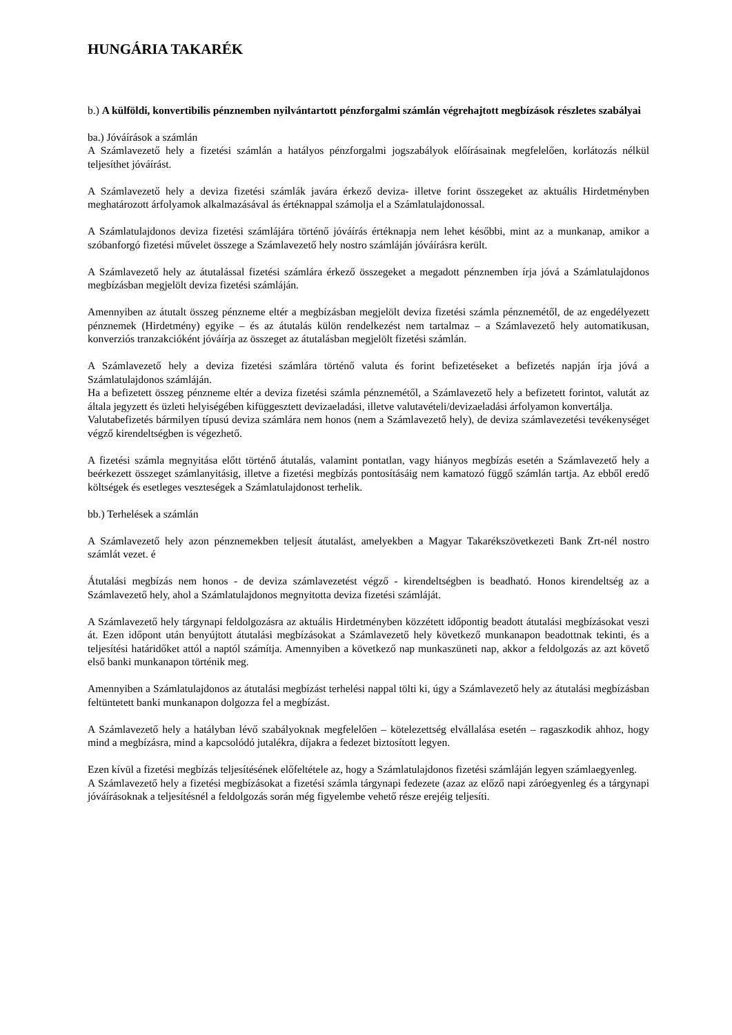HUNGÁRIA TAKARÉK
b.) A külföldi, konvertibilis pénznemben nyilvántartott pénzforgalmi számlán végrehajtott megbízások részletes szabályai
ba.) Jóváírások a számlán
A Számlavezető hely a fizetési számlán a hatályos pénzforgalmi jogszabályok előírásainak megfelelően, korlátozás nélkül teljesíthet jóváírást.
A Számlavezető hely a deviza fizetési számlák javára érkező deviza- illetve forint összegeket az aktuális Hirdetményben meghatározott árfolyamok alkalmazásával ás értéknappal számolja el a Számlatulajdonossal.
A Számlatulajdonos deviza fizetési számlájára történő jóváírás értéknapja nem lehet későbbi, mint az a munkanap, amikor a szóbanforgó fizetési művelet összege a Számlavezető hely nostro számláján jóváírásra került.
A Számlavezető hely az átutalással fizetési számlára érkező összegeket a megadott pénznemben írja jóvá a Számlatulajdonos megbízásban megjelölt deviza fizetési számláján.
Amennyiben az átutalt összeg pénzneme eltér a megbízásban megjelölt deviza fizetési számla pénznemétől, de az engedélyezett pénznemek (Hirdetmény) egyike – és az átutalás külön rendelkezést nem tartalmaz – a Számlavezető hely automatikusan, konverziós tranzakcióként jóváírja az összeget az átutalásban megjelölt fizetési számlán.
A Számlavezető hely a deviza fizetési számlára történő valuta és forint befizetéseket a befizetés napján írja jóvá a Számlatulajdonos számláján.
Ha a befizetett összeg pénzneme eltér a deviza fizetési számla pénznemétől, a Számlavezető hely a befizetett forintot, valutát az általa jegyzett és üzleti helyiségében kifüggesztett devizaeladási, illetve valutavételi/devizaeladási árfolyamon konvertálja.
Valutabefizetés bármilyen típusú deviza számlára nem honos (nem a Számlavezető hely), de deviza számlavezetési tevékenységet végző kirendeltségben is végezhető.
A fizetési számla megnyitása előtt történő átutalás, valamint pontatlan, vagy hiányos megbízás esetén a Számlavezető hely a beérkezett összeget számlanyitásig, illetve a fizetési megbízás pontosításáig nem kamatozó függő számlán tartja. Az ebből eredő költségek és esetleges veszteségek a Számlatulajdonost terhelik.
bb.) Terhelések a számlán
A Számlavezető hely azon pénznemekben teljesít átutalást, amelyekben a Magyar Takarékszövetkezeti Bank Zrt-nél nostro számlát vezet. é
Átutalási megbízás nem honos - de deviza számlavezetést végző - kirendeltségben is beadható. Honos kirendeltség az a Számlavezető hely, ahol a Számlatulajdonos megnyitotta deviza fizetési számláját.
A Számlavezető hely tárgynapi feldolgozásra az aktuális Hirdetményben közzétett időpontig beadott átutalási megbízásokat veszi át. Ezen időpont után benyújtott átutalási megbízásokat a Számlavezető hely következő munkanapon beadottnak tekinti, és a teljesítési határidőket attól a naptól számítja. Amennyiben a következő nap munkaszüneti nap, akkor a feldolgozás az azt követő első banki munkanapon történik meg.
Amennyiben a Számlatulajdonos az átutalási megbízást terhelési nappal tölti ki, úgy a Számlavezető hely az átutalási megbízásban feltüntetett banki munkanapon dolgozza fel a megbízást.
A Számlavezető hely a hatályban lévő szabályoknak megfelelően – kötelezettség elvállalása esetén – ragaszkodik ahhoz, hogy mind a megbízásra, mind a kapcsolódó jutalékra, díjakra a fedezet biztosított legyen.
Ezen kívül a fizetési megbízás teljesítésének előfeltétele az, hogy a Számlatulajdonos fizetési számláján legyen számlaegyenleg.
A Számlavezető hely a fizetési megbízásokat a fizetési számla tárgynapi fedezete (azaz az előző napi záróegyenleg és a tárgynapi jóváírásoknak a teljesítésnél a feldolgozás során még figyelembe vehető része erejéig teljesíti.